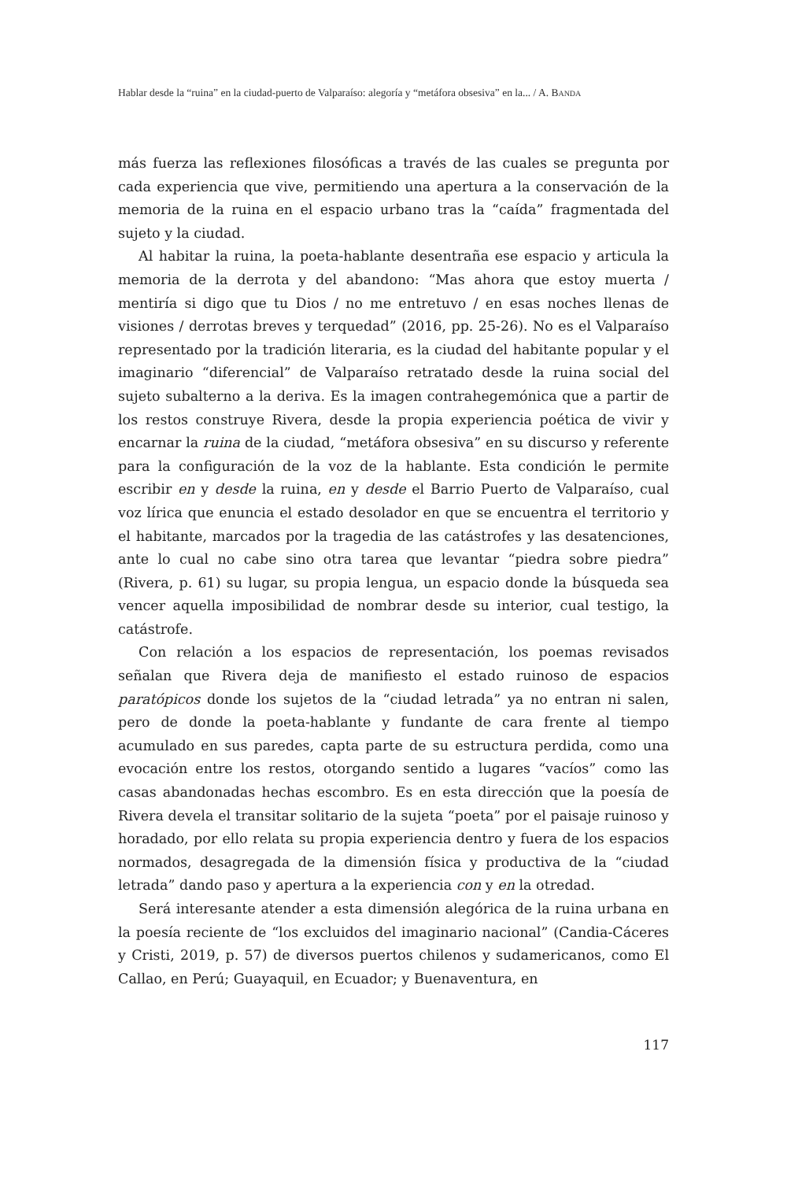Hablar desde la “ruina” en la ciudad-puerto de Valparaíso: alegoría y “metáfora obsesiva” en la... / A. BANDA
más fuerza las reflexiones filosóficas a través de las cuales se pregunta por cada experiencia que vive, permitiendo una apertura a la conservación de la memoria de la ruina en el espacio urbano tras la “caída” fragmentada del sujeto y la ciudad.
Al habitar la ruina, la poeta-hablante desentraña ese espacio y articula la memoria de la derrota y del abandono: “Mas ahora que estoy muerta / mentiría si digo que tu Dios / no me entretuvo / en esas noches llenas de visiones / derrotas breves y terquedad” (2016, pp. 25-26). No es el Valparaíso representado por la tradición literaria, es la ciudad del habitante popular y el imaginario “diferencial” de Valparaíso retratado desde la ruina social del sujeto subalterno a la deriva. Es la imagen contrahegemónica que a partir de los restos construye Rivera, desde la propia experiencia poética de vivir y encarnar la ruina de la ciudad, “metáfora obsesiva” en su discurso y referente para la configuración de la voz de la hablante. Esta condición le permite escribir en y desde la ruina, en y desde el Barrio Puerto de Valparaíso, cual voz lírica que enuncia el estado desolador en que se encuentra el territorio y el habitante, marcados por la tragedia de las catástrofes y las desatenciones, ante lo cual no cabe sino otra tarea que levantar “piedra sobre piedra” (Rivera, p. 61) su lugar, su propia lengua, un espacio donde la búsqueda sea vencer aquella imposibilidad de nombrar desde su interior, cual testigo, la catástrofe.
Con relación a los espacios de representación, los poemas revisados señalan que Rivera deja de manifiesto el estado ruinoso de espacios paratópicos donde los sujetos de la “ciudad letrada” ya no entran ni salen, pero de donde la poeta-hablante y fundante de cara frente al tiempo acumulado en sus paredes, capta parte de su estructura perdida, como una evocación entre los restos, otorgando sentido a lugares “vacíos” como las casas abandonadas hechas escombro. Es en esta dirección que la poesía de Rivera devela el transitar solitario de la sujeta “poeta” por el paisaje ruinoso y horadado, por ello relata su propia experiencia dentro y fuera de los espacios normados, desagregada de la dimensión física y productiva de la “ciudad letrada” dando paso y apertura a la experiencia con y en la otredad.
Será interesante atender a esta dimensión alegórica de la ruina urbana en la poesía reciente de “los excluidos del imaginario nacional” (Candia-Cáceres y Cristi, 2019, p. 57) de diversos puertos chilenos y sudamericanos, como El Callao, en Perú; Guayaquil, en Ecuador; y Buenaventura, en
117